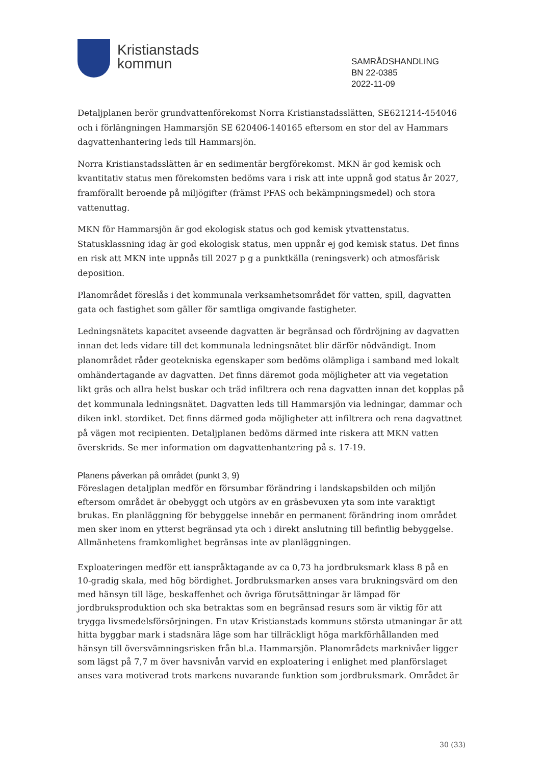Kristianstads
kommun
SAMRÅDSHANDLING
BN 22-0385
2022-11-09
Detaljplanen berör grundvattenförekomst Norra Kristianstadsslätten, SE621214-454046 och i förlängningen Hammarsjön SE 620406-140165 eftersom en stor del av Hammars dagvattenhantering leds till Hammarsjön.
Norra Kristianstadsslätten är en sedimentär bergförekomst. MKN är god kemisk och kvantitativ status men förekomsten bedöms vara i risk att inte uppnå god status år 2027, framförallt beroende på miljögifter (främst PFAS och bekämpningsmedel) och stora vattenuttag.
MKN för Hammarsjön är god ekologisk status och god kemisk ytvattenstatus. Statusklassning idag är god ekologisk status, men uppnår ej god kemisk status. Det finns en risk att MKN inte uppnås till 2027 p g a punktkälla (reningsverk) och atmosfärisk deposition.
Planområdet föreslås i det kommunala verksamhetsområdet för vatten, spill, dagvatten gata och fastighet som gäller för samtliga omgivande fastigheter.
Ledningsnätets kapacitet avseende dagvatten är begränsad och fördröjning av dagvatten innan det leds vidare till det kommunala ledningsnätet blir därför nödvändigt. Inom planområdet råder geotekniska egenskaper som bedöms olämpliga i samband med lokalt omhändertagande av dagvatten. Det finns däremot goda möjligheter att via vegetation likt gräs och allra helst buskar och träd infiltrera och rena dagvatten innan det kopplas på det kommunala ledningsnätet. Dagvatten leds till Hammarsjön via ledningar, dammar och diken inkl. stordiket. Det finns därmed goda möjligheter att infiltrera och rena dagvattnet på vägen mot recipienten. Detaljplanen bedöms därmed inte riskera att MKN vatten överskrids. Se mer information om dagvattenhantering på s. 17-19.
Planens påverkan på området (punkt 3, 9)
Föreslagen detaljplan medför en försumbar förändring i landskapsbilden och miljön eftersom området är obebyggt och utgörs av en gräsbevuxen yta som inte varaktigt brukas. En planläggning för bebyggelse innebär en permanent förändring inom området men sker inom en ytterst begränsad yta och i direkt anslutning till befintlig bebyggelse. Allmänhetens framkomlighet begränsas inte av planläggningen.
Exploateringen medför ett ianspråktagande av ca 0,73 ha jordbruksmark klass 8 på en 10-gradig skala, med hög bördighet. Jordbruksmarken anses vara brukningsvärd om den med hänsyn till läge, beskaffenhet och övriga förutsättningar är lämpad för jordbruksproduktion och ska betraktas som en begränsad resurs som är viktig för att trygga livsmedelsförsörjningen. En utav Kristianstads kommuns största utmaningar är att hitta byggbar mark i stadsnära läge som har tillräckligt höga markförhållanden med hänsyn till översvämningsrisken från bl.a. Hammarsjön. Planområdets marknivåer ligger som lägst på 7,7 m över havsnivån varvid en exploatering i enlighet med planförslaget anses vara motiverad trots markens nuvarande funktion som jordbruksmark. Området är
30 (33)